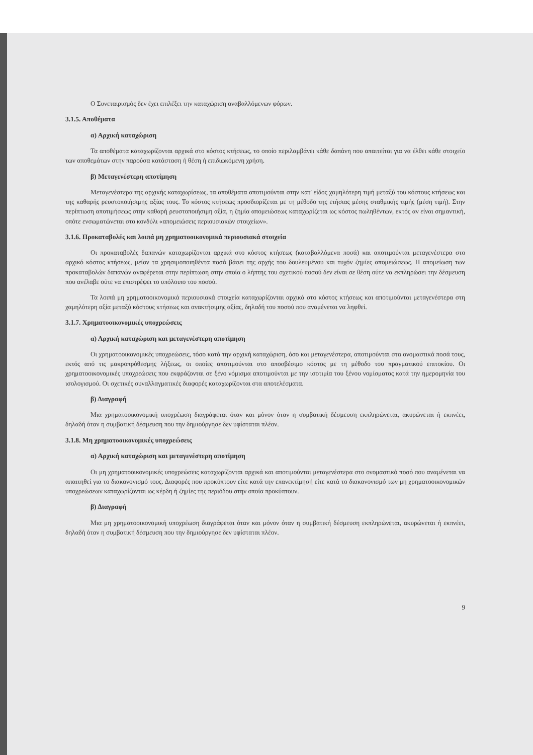Ο Συνεταιρισμός δεν έχει επιλέξει την καταχώριση αναβαλλόμενων φόρων.
3.1.5. Αποθέματα
α) Αρχική καταχώριση
Τα αποθέματα καταχωρίζονται αρχικά στο κόστος κτήσεως, το οποίο περιλαμβάνει κάθε δαπάνη που απαιτείται για να έλθει κάθε στοιχείο των αποθεμάτων στην παρούσα κατάσταση ή θέση ή επιδιωκόμενη χρήση.
β) Μεταγενέστερη αποτίμηση
Μεταγενέστερα της αρχικής καταχωρίσεως, τα αποθέματα αποτιμούνται στην κατ' είδος χαμηλότερη τιμή μεταξύ του κόστους κτήσεως και της καθαρής ρευστοποιήσιμης αξίας τους. Το κόστος κτήσεως προσδιορίζεται με τη μέθοδο της ετήσιας μέσης σταθμικής τιμής (μέση τιμή). Στην περίπτωση αποτιμήσεως στην καθαρή ρευστοποιήσιμη αξία, η ζημία απομειώσεως καταχωρίζεται ως κόστος πωληθέντων, εκτός αν είναι σημαντική, οπότε ενσωματώνεται στο κονδύλι «απομειώσεις περιουσιακών στοιχείων».
3.1.6. Προκαταβολές και λοιπά μη χρηματοοικονομικά περιουσιακά στοιχεία
Οι προκαταβολές δαπανών καταχωρίζονται αρχικά στο κόστος κτήσεως (καταβαλλόμενα ποσά) και αποτιμούνται μεταγενέστερα στο αρχικό κόστος κτήσεως, μείον τα χρησιμοποιηθέντα ποσά βάσει της αρχής του δουλευμένου και τυχόν ζημίες απομειώσεως. Η απομείωση των προκαταβολών δαπανών αναφέρεται στην περίπτωση στην οποία ο λήπτης του σχετικού ποσού δεν είναι σε θέση ούτε να εκπληρώσει την δέσμευση που ανέλαβε ούτε να επιστρέψει το υπόλοιπο του ποσού.
Τα λοιπά μη χρηματοοικονομικά περιουσιακά στοιχεία καταχωρίζονται αρχικά στο κόστος κτήσεως και αποτιμούνται μεταγενέστερα στη χαμηλότερη αξία μεταξύ κόστους κτήσεως και ανακτήσιμης αξίας, δηλαδή του ποσού που αναμένεται να ληφθεί.
3.1.7. Χρηματοοικονομικές υποχρεώσεις
α) Αρχική καταχώριση και μεταγενέστερη αποτίμηση
Οι χρηματοοικονομικές υποχρεώσεις, τόσο κατά την αρχική καταχώριση, όσο και μεταγενέστερα, αποτιμούνται στα ονομαστικά ποσά τους, εκτός από τις μακροπρόθεσμης λήξεως, οι οποίες αποτιμούνται στο αποσβέσιμο κόστος με τη μέθοδο του πραγματικού επιτοκίου. Οι χρηματοοικονομικές υποχρεώσεις που εκφράζονται σε ξένο νόμισμα αποτιμούνται με την ισοτιμία του ξένου νομίσματος κατά την ημερομηνία του ισολογισμού. Οι σχετικές συναλλαγματικές διαφορές καταχωρίζονται στα αποτελέσματα.
β) Διαγραφή
Μια χρηματοοικονομική υποχρέωση διαγράφεται όταν και μόνον όταν η συμβατική δέσμευση εκπληρώνεται, ακυρώνεται ή εκπνέει, δηλαδή όταν η συμβατική δέσμευση που την δημιούργησε δεν υφίσταται πλέον.
3.1.8. Μη χρηματοοικονομικές υποχρεώσεις
α) Αρχική καταχώριση και μεταγενέστερη αποτίμηση
Οι μη χρηματοοικονομικές υποχρεώσεις καταχωρίζονται αρχικά και αποτιμούνται μεταγενέστερα στο ονομαστικό ποσό που αναμένεται να απαιτηθεί για το διακανονισμό τους. Διαφορές που προκύπτουν είτε κατά την επανεκτίμησή είτε κατά το διακανονισμό των μη χρηματοοικονομικών υποχρεώσεων καταχωρίζονται ως κέρδη ή ζημίες της περιόδου στην οποία προκύπτουν.
β) Διαγραφή
Μια μη χρηματοοικονομική υποχρέωση διαγράφεται όταν και μόνον όταν η συμβατική δέσμευση εκπληρώνεται, ακυρώνεται ή εκπνέει, δηλαδή όταν η συμβατική δέσμευση που την δημιούργησε δεν υφίσταται πλέον.
9